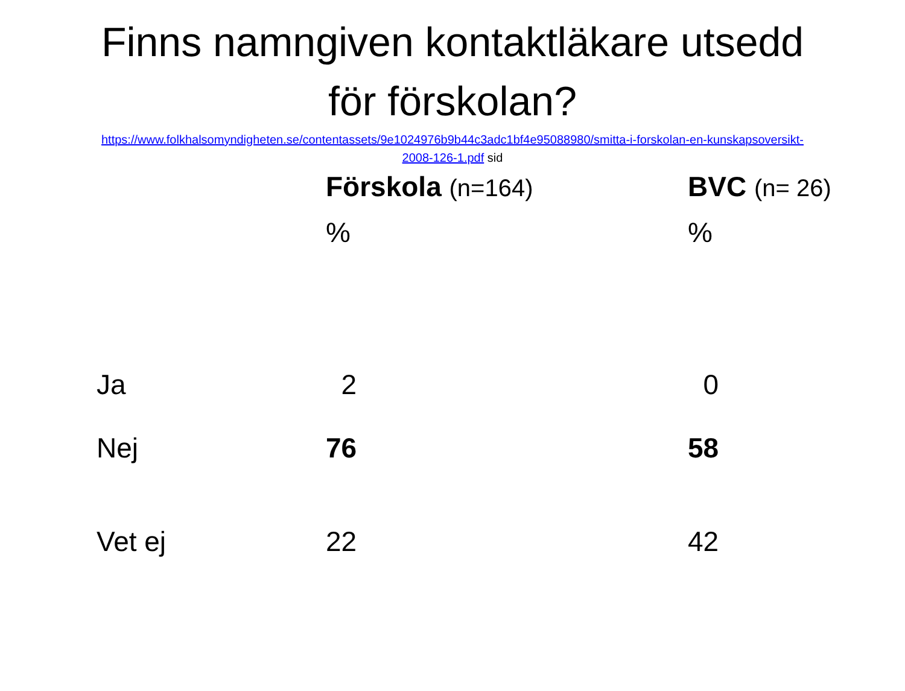Finns namngiven kontaktläkare utsedd
för förskolan?
https://www.folkhalsomyndigheten.se/contentassets/9e1024976b9b44c3adc1bf4e95088980/smitta-i-forskolan-en-kunskapsoversikt-2008-126-1.pdf sid
| | Förskola (n=164) | BVC (n= 26) |
| --- | --- | --- |
| | % | % |
| Ja | 2 | 0 |
| Nej | 76 | 58 |
| Vet ej | 22 | 42 |